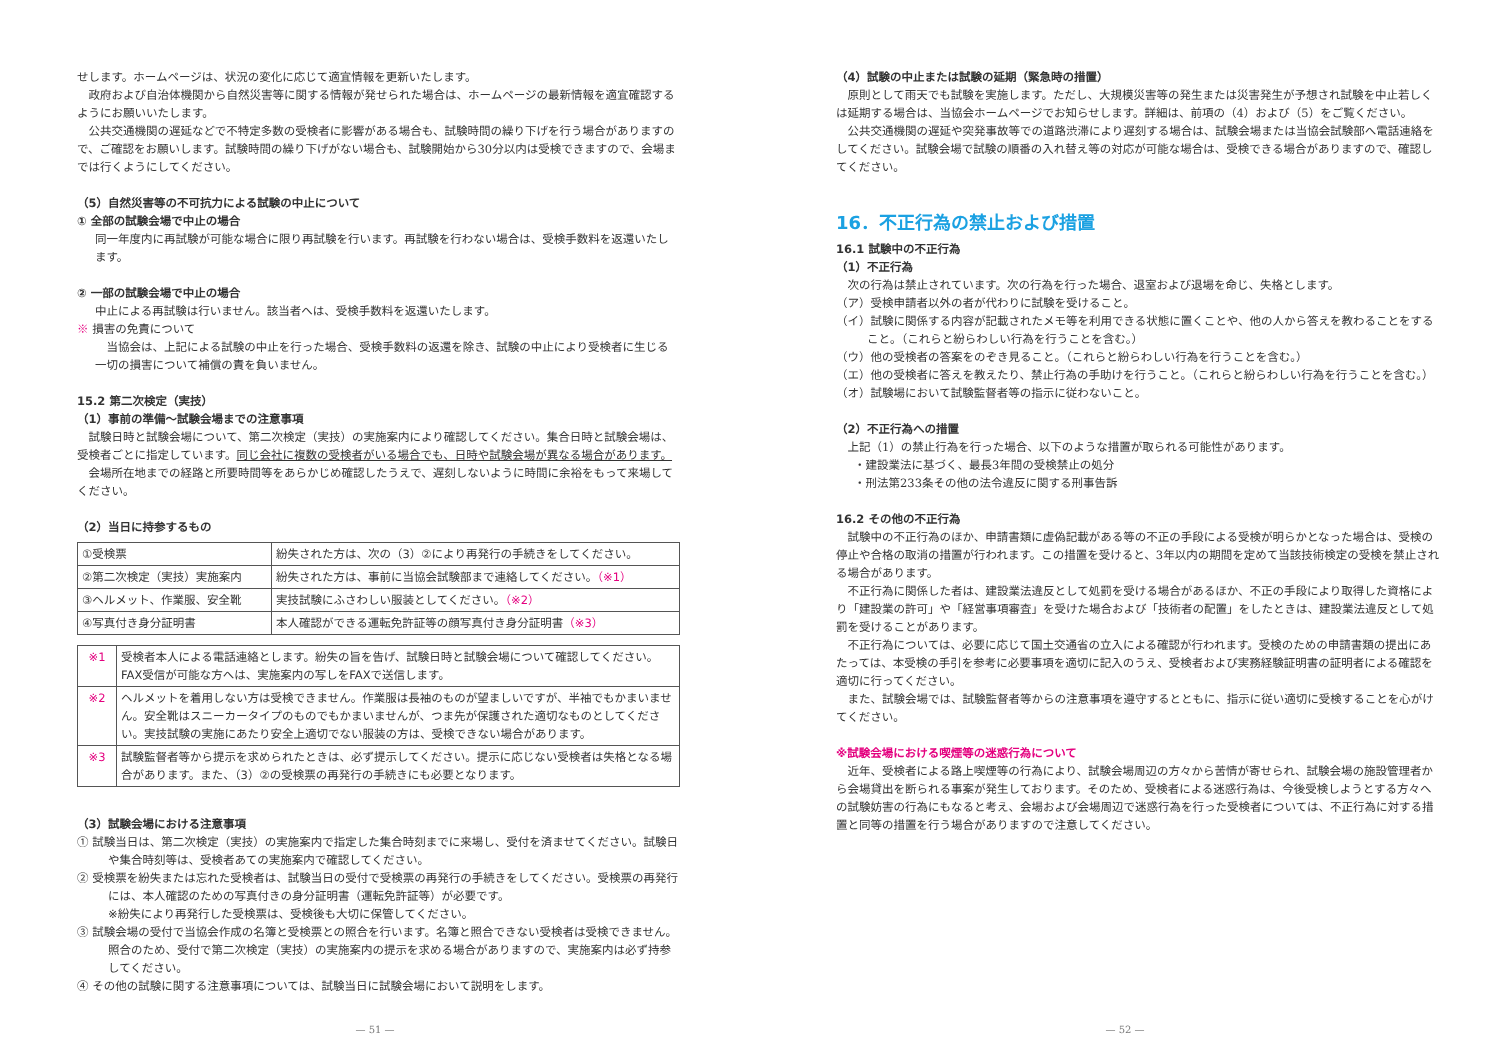せします。ホームページは、状況の変化に応じて適宜情報を更新いたします。
政府および自治体機関から自然災害等に関する情報が発せられた場合は、ホームページの最新情報を適宜確認するようにお願いいたします。
公共交通機関の遅延などで不特定多数の受検者に影響がある場合も、試験時間の繰り下げを行う場合がありますので、ご確認をお願いします。試験時間の繰り下げがない場合も、試験開始から30分以内は受検できますので、会場までは行くようにしてください。
（5）自然災害等の不可抗力による試験の中止について
① 全部の試験会場で中止の場合
同一年度内に再試験が可能な場合に限り再試験を行います。再試験を行わない場合は、受検手数料を返還いたします。
② 一部の試験会場で中止の場合
中止による再試験は行いません。該当者へは、受検手数料を返還いたします。
※ 損害の免責について
当協会は、上記による試験の中止を行った場合、受検手数料の返還を除き、試験の中止により受検者に生じる一切の損害について補償の責を負いません。
15.2 第二次検定（実技）
（1）事前の準備～試験会場までの注意事項
試験日時と試験会場について、第二次検定（実技）の実施案内により確認してください。集合日時と試験会場は、受検者ごとに指定しています。同じ会社に複数の受検者がいる場合でも、日時や試験会場が異なる場合があります。
会場所在地までの経路と所要時間等をあらかじめ確認したうえで、遅刻しないように時間に余裕をもって来場してください。
（2）当日に持参するもの
| ①受検票 | 紛失された方は、次の（3）②により再発行の手続きをしてください。 |
| ②第二次検定（実技）実施案内 | 紛失された方は、事前に当協会試験部まで連絡してください。 （※1） |
| ③ヘルメット、作業服、安全靴 | 実技試験にふさわしい服装としてください。 （※2） |
| ④写真付き身分証明書 | 本人確認ができる運転免許証等の顔写真付き身分証明書 （※3） |
| ※1 | 受検者本人による電話連絡とします。紛失の旨を告げ、試験日時と試験会場について確認してください。FAX受信が可能な方へは、実施案内の写しをFAXで送信します。 |
| ※2 | ヘルメットを着用しない方は受検できません。作業服は長袖のものが望ましいですが、半袖でもかまいません。安全靴はスニーカータイプのものでもかまいませんが、つま先が保護された適切なものとしてください。実技試験の実施にあたり安全上適切でない服装の方は、受検できない場合があります。 |
| ※3 | 試験監督者等から提示を求められたときは、必ず提示してください。提示に応じない受検者は失格となる場合があります。また、（3）②の受検票の再発行の手続きにも必要となります。 |
（3）試験会場における注意事項
① 試験当日は、第二次検定（実技）の実施案内で指定した集合時刻までに来場し、受付を済ませてください。試験日や集合時刻等は、受検者あての実施案内で確認してください。
② 受検票を紛失または忘れた受検者は、試験当日の受付で受検票の再発行の手続きをしてください。受検票の再発行には、本人確認のための写真付きの身分証明書（運転免許証等）が必要です。
※紛失により再発行した受検票は、受検後も大切に保管してください。
③ 試験会場の受付で当協会作成の名簿と受検票との照合を行います。名簿と照合できない受検者は受検できません。照合のため、受付で第二次検定（実技）の実施案内の提示を求める場合がありますので、実施案内は必ず持参してください。
④ その他の試験に関する注意事項については、試験当日に試験会場において説明をします。
— 51 —
（4）試験の中止または試験の延期（緊急時の措置）
原則として雨天でも試験を実施します。ただし、大規模災害等の発生または災害発生が予想され試験を中止若しくは延期する場合は、当協会ホームページでお知らせします。詳細は、前項の（4）および（5）をご覧ください。
公共交通機関の遅延や突発事故等での道路渋滞により遅刻する場合は、試験会場または当協会試験部へ電話連絡をしてください。試験会場で試験の順番の入れ替え等の対応が可能な場合は、受検できる場合がありますので、確認してください。
16．不正行為の禁止および措置
16.1 試験中の不正行為
（1）不正行為
次の行為は禁止されています。次の行為を行った場合、退室および退場を命じ、失格とします。
（ア）受検申請者以外の者が代わりに試験を受けること。
（イ）試験に関係する内容が記載されたメモ等を利用できる状態に置くことや、他の人から答えを教わることをすること。（これらと紛らわしい行為を行うことを含む。）
（ウ）他の受検者の答案をのぞき見ること。（これらと紛らわしい行為を行うことを含む。）
（エ）他の受検者に答えを教えたり、禁止行為の手助けを行うこと。（これらと紛らわしい行為を行うことを含む。）
（オ）試験場において試験監督者等の指示に従わないこと。
（2）不正行為への措置
上記（1）の禁止行為を行った場合、以下のような措置が取られる可能性があります。
・建設業法に基づく、最長3年間の受検禁止の処分
・刑法第233条その他の法令違反に関する刑事告訴
16.2 その他の不正行為
試験中の不正行為のほか、申請書類に虚偽記載がある等の不正の手段による受検が明らかとなった場合は、受検の停止や合格の取消の措置が行われます。この措置を受けると、3年以内の期間を定めて当該技術検定の受検を禁止される場合があります。
不正行為に関係した者は、建設業法違反として処罰を受ける場合があるほか、不正の手段により取得した資格により「建設業の許可」や「経営事項審査」を受けた場合および「技術者の配置」をしたときは、建設業法違反として処罰を受けることがあります。
不正行為については、必要に応じて国土交通省の立入による確認が行われます。受検のための申請書類の提出にあたっては、本受検の手引を参考に必要事項を適切に記入のうえ、受検者および実務経験証明書の証明者による確認を適切に行ってください。
また、試験会場では、試験監督者等からの注意事項を遵守するとともに、指示に従い適切に受検することを心がけてください。
※試験会場における喫煙等の迷惑行為について
近年、受検者による路上喫煙等の行為により、試験会場周辺の方々から苦情が寄せられ、試験会場の施設管理者から会場貸出を断られる事案が発生しております。そのため、受検者による迷惑行為は、今後受検しようとする方々への試験妨害の行為にもなると考え、会場および会場周辺で迷惑行為を行った受検者については、不正行為に対する措置と同等の措置を行う場合がありますので注意してください。
— 52 —